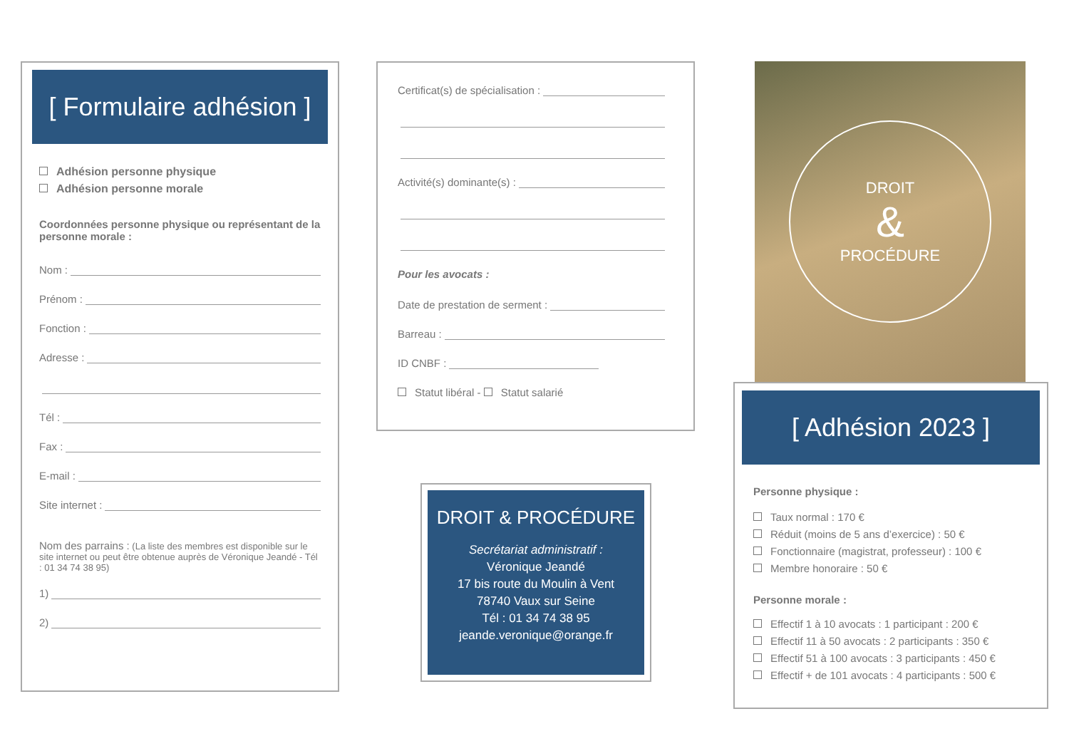[ Formulaire adhésion ]
Adhésion personne physique
Adhésion personne morale
Coordonnées personne physique ou représentant de la personne morale :
Nom :
Prénom :
Fonction :
Adresse :
Tél :
Fax :
E-mail :
Site internet :
Nom des parrains : (La liste des membres est disponible sur le site internet ou peut être obtenue auprès de Véronique Jeandé - Tél : 01 34 74 38 95)
1)
2)
Certificat(s) de spécialisation :
Activité(s) dominante(s) :
Pour les avocats :
Date de prestation de serment :
Barreau :
ID CNBF :
Statut libéral - Statut salarié
DROIT & PROCÉDURE
Secrétariat administratif :
Véronique Jeandé
17 bis route du Moulin à Vent
78740 Vaux sur Seine
Tél : 01 34 74 38 95
jeande.veronique@orange.fr
DROIT
&
PROCÉDURE
[ Adhésion 2023 ]
Personne physique :
Taux normal : 170 €
Réduit (moins de 5 ans d’exercice) : 50 €
Fonctionnaire (magistrat, professeur) : 100 €
Membre honoraire : 50 €
Personne morale :
Effectif 1 à 10 avocats : 1 participant : 200 €
Effectif 11 à 50 avocats : 2 participants : 350 €
Effectif 51 à 100 avocats : 3 participants : 450 €
Effectif + de 101 avocats : 4 participants : 500 €